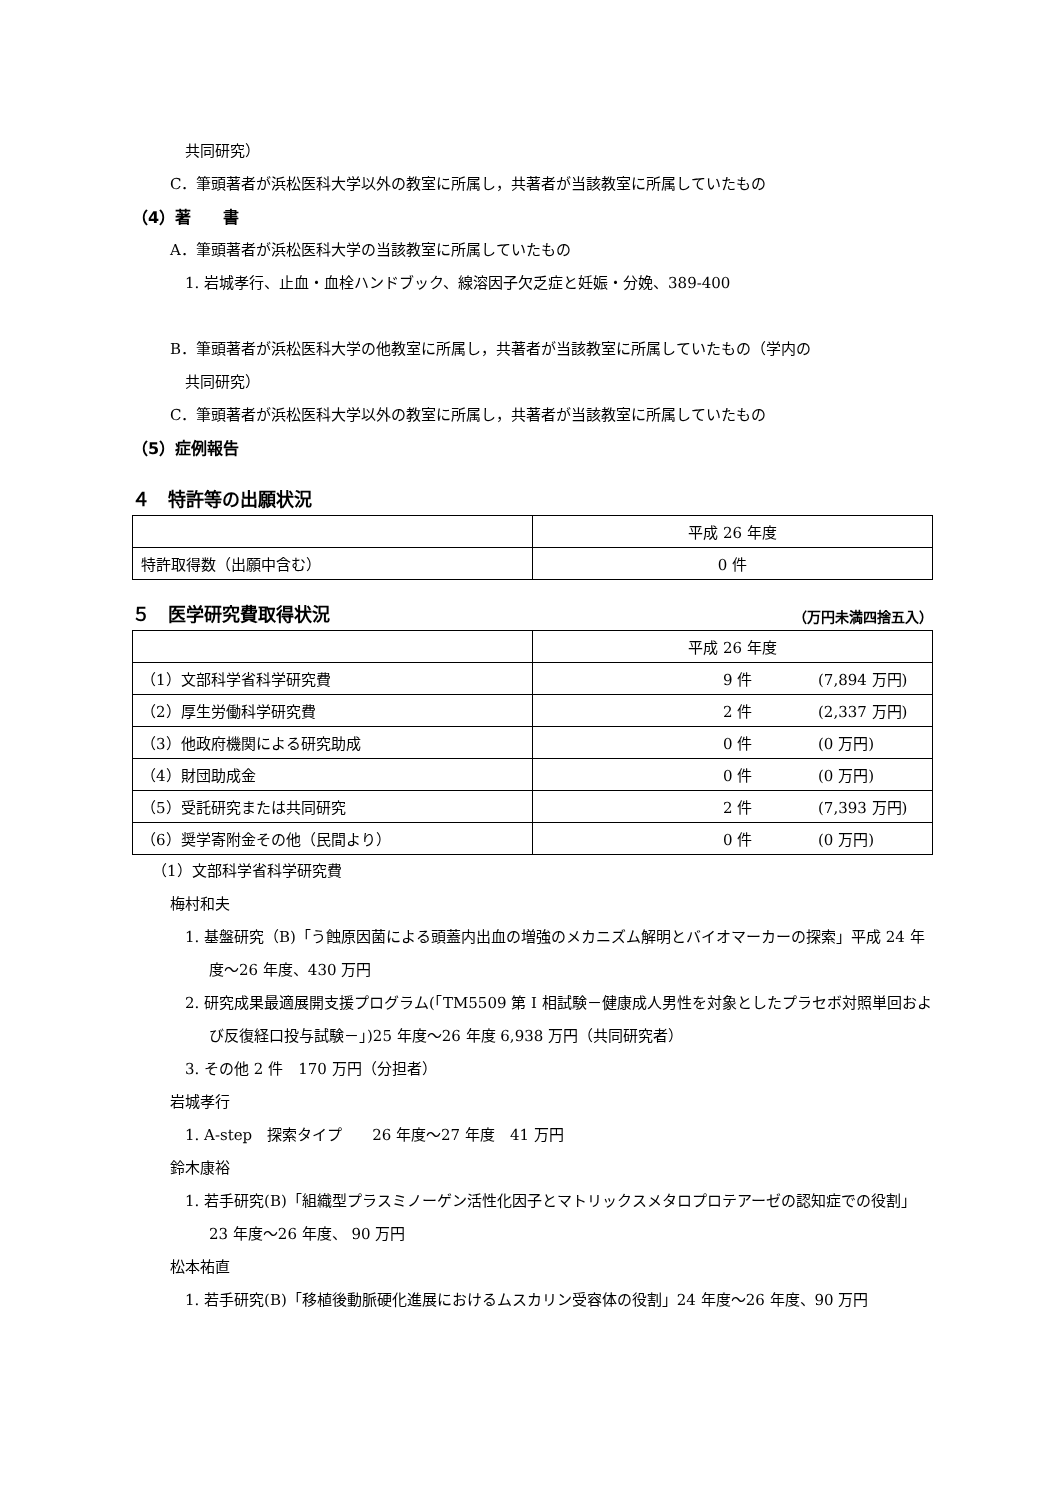共同研究）
C．筆頭著者が浜松医科大学以外の教室に所属し，共著者が当該教室に所属していたもの
（4）著　　書
A．筆頭著者が浜松医科大学の当該教室に所属していたもの
1. 岩城孝行、止血・血栓ハンドブック、線溶因子欠乏症と妊娠・分娩、389-400
B．筆頭著者が浜松医科大学の他教室に所属し，共著者が当該教室に所属していたもの（学内の
共同研究）
C．筆頭著者が浜松医科大学以外の教室に所属し，共著者が当該教室に所属していたもの
（5）症例報告
４　特許等の出願状況
| | 平成 26 年度 |
| 特許取得数（出願中含む） | 0 件 |
５　医学研究費取得状況 （万円未満四捨五入）
| | 平成 26 年度 |
| （1）文部科学省科学研究費 | 9 件 (7,894 万円) |
| （2）厚生労働科学研究費 | 2 件 (2,337 万円) |
| （3）他政府機関による研究助成 | 0 件 (0 万円) |
| （4）財団助成金 | 0 件 (0 万円) |
| （5）受託研究または共同研究 | 2 件 (7,393 万円) |
| （6）奨学寄附金その他（民間より） | 0 件 (0 万円) |
（1）文部科学省科学研究費
梅村和夫
1. 基盤研究（B)「う蝕原因菌による頭蓋内出血の増強のメカニズム解明とバイオマーカーの探索」平成 24 年度～26 年度、430 万円
2. 研究成果最適展開支援プログラム(「TM5509 第 I 相試験－健康成人男性を対象としたプラセボ対照単回および反復経口投与試験－」)25 年度～26 年度 6,938 万円（共同研究者）
3. その他 2 件　170 万円（分担者）
岩城孝行
1. A-step　探索タイプ　　26 年度～27 年度　41 万円
鈴木康裕
1. 若手研究(B)「組織型プラスミノーゲン活性化因子とマトリックスメタロプロテアーゼの認知症での役割」23 年度～26 年度、 90 万円
松本祐直
1. 若手研究(B)「移植後動脈硬化進展におけるムスカリン受容体の役割」24 年度～26 年度、90 万円